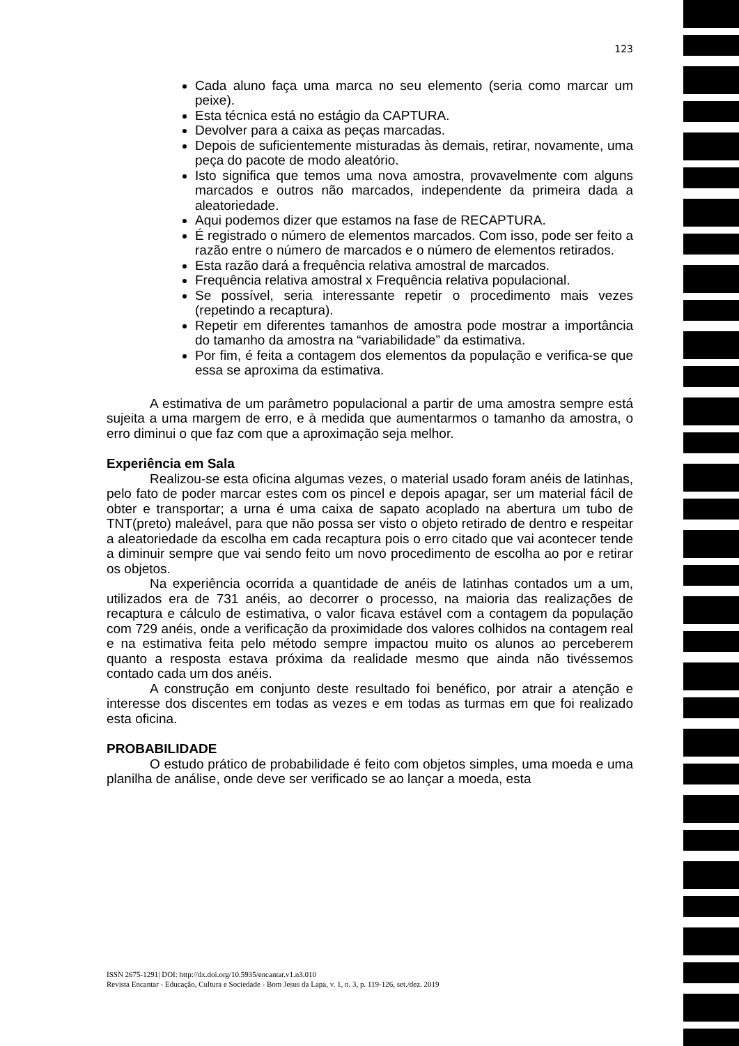123
Cada aluno faça uma marca no seu elemento (seria como marcar um peixe).
Esta técnica está no estágio da CAPTURA.
Devolver para a caixa as peças marcadas.
Depois de suficientemente misturadas às demais, retirar, novamente, uma peça do pacote de modo aleatório.
Isto significa que temos uma nova amostra, provavelmente com alguns marcados e outros não marcados, independente da primeira dada a aleatoriedade.
Aqui podemos dizer que estamos na fase de RECAPTURA.
É registrado o número de elementos marcados. Com isso, pode ser feito a razão entre o número de marcados e o número de elementos retirados.
Esta razão dará a frequência relativa amostral de marcados.
Frequência relativa amostral x Frequência relativa populacional.
Se possível, seria interessante repetir o procedimento mais vezes (repetindo a recaptura).
Repetir em diferentes tamanhos de amostra pode mostrar a importância do tamanho da amostra na “variabilidade” da estimativa.
Por fim, é feita a contagem dos elementos da população e verifica-se que essa se aproxima da estimativa.
A estimativa de um parâmetro populacional a partir de uma amostra sempre está sujeita a uma margem de erro, e à medida que aumentarmos o tamanho da amostra, o erro diminui o que faz com que a aproximação seja melhor.
Experiência em Sala
Realizou-se esta oficina algumas vezes, o material usado foram anéis de latinhas, pelo fato de poder marcar estes com os pincel e depois apagar, ser um material fácil de obter e transportar; a urna é uma caixa de sapato acoplado na abertura um tubo de TNT(preto) maleável, para que não possa ser visto o objeto retirado de dentro e respeitar a aleatoriedade da escolha em cada recaptura pois o erro citado que vai acontecer tende a diminuir sempre que vai sendo feito um novo procedimento de escolha ao por e retirar os objetos.
Na experiência ocorrida a quantidade de anéis de latinhas contados um a um, utilizados era de 731 anéis, ao decorrer o processo, na maioria das realizações de recaptura e cálculo de estimativa, o valor ficava estável com a contagem da população com 729 anéis, onde a verificação da proximidade dos valores colhidos na contagem real e na estimativa feita pelo método sempre impactou muito os alunos ao perceberem quanto a resposta estava próxima da realidade mesmo que ainda não tivéssemos contado cada um dos anéis.
A construção em conjunto deste resultado foi benéfico, por atrair a atenção e interesse dos discentes em todas as vezes e em todas as turmas em que foi realizado esta oficina.
PROBABILIDADE
O estudo prático de probabilidade é feito com objetos simples, uma moeda e uma planilha de análise, onde deve ser verificado se ao lançar a moeda, esta
ISSN 2675-1291| DOI: http://dx.doi.org/10.5935/encantar.v1.n3.010
Revista Encantar - Educação, Cultura e Sociedade - Bom Jesus da Lapa, v. 1, n. 3, p. 119-126, set./dez. 2019